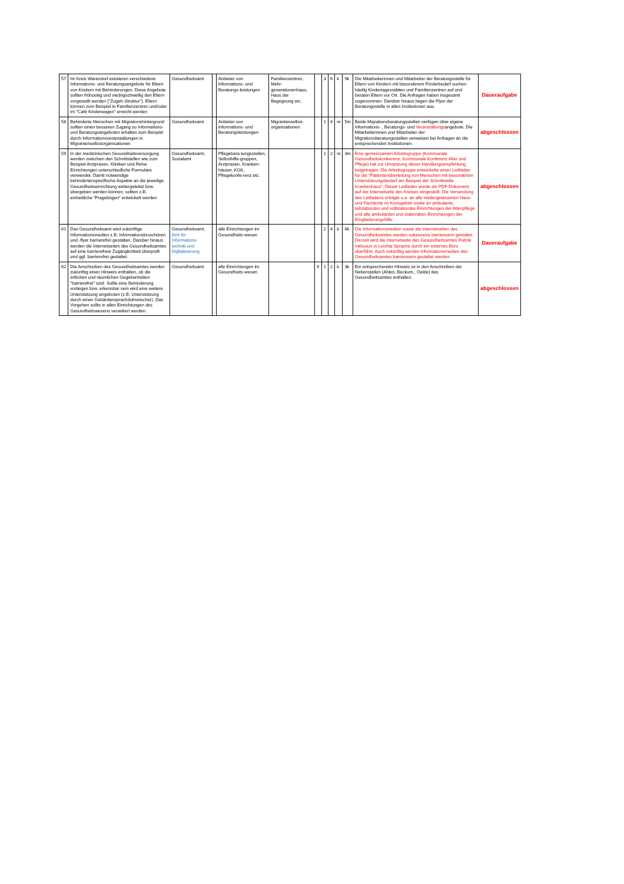| 57 | Im Kreis Warendorf existieren verschiedene Informations- und Beratungsangebote für Eltern von Kindern mit Behinderungen. Diese Angebote sollten frühzeitig und niedrigschwellig den Eltern vorgestellt werden ("Zugeh-Struktur"). Eltern können zum Beispiel in Familienzentren und/oder im "Café Kinderwagen" erreicht werden | Gesundheitsamt | | Anbieter von Informations- und Beratungs-leistungen | Familienzentren, Mehr-generationenhaus, Haus der Begegnung etc. | | 3 | 6 | k | 9k | Die Mitarbeiterinnen und Mitarbeiter der Beratungsstelle für Eltern von Kindern mit besonderem Förderbedarf suchen häufig Kindertagesstätten und Familienzentren auf und beraten Eltern vor Ort. Die Anfragen haben insgesamt zugenommen. Darüber hinaus liegen die Flyer der Beratungsstelle in allen Institutionen aus. | Daueraufgabe |
| 58 | Behinderte Menschen mit Migrationshintergrund sollten einen besseren Zugang zu Informations- und Beratungsangeboten erhalten zum Beispiel durch Informationsveranstaltungen in Migrantenselbstorganisationen | Gesundheitsamt | | Anbieter von Informations- und Beratungsleistungen | Migrantenselbst-organisationen | | 1 | 4 | m | 5m | Beide Migrationsberatungsstellen verfügen über eigene Informations- , Beratungs- und Veranstaltungs angebote. Die Mitarbeiterinnen und Mitarbeiter der Migrationsberatungsstellen verweisen bei Anfragen an die entsprechenden Institutionen. | abgeschlossen |
| 59 | In der medizinischen Gesundheitsversorgung werden zwischen den Schnittstellen wie zum Beispiel Arztpraxen, Kliniken und Reha-Einrichtungen unterschiedliche Formulare verwendet. Damit notwendige behindertenspezifische Aspekte an die jeweilige Gesundheitseinrichtung weitergeleitet bzw. übergeben werden können, sollten z.B. einheitliche "Fragebögen" entwickelt werden | Gesundheitsamt, Sozialamt | | Pflegebera-tungsstellen, Selbsthilfe-gruppen, Arztpraxen, Kranken-häuser, KGK, Pflegekonfe-renz etc. | | | 1 | 2 | m | 3m | Eine gemeinsamen Arbeitsgruppe (Kommunale Gesundheitskonkerenz, Kommunale Konferenz Alter und Pflege) hat zur Umsetzung dieser Handlungsempfehlung beigetragen. Die Arbeitsgruppe entwickelte einen Leitfaden für die "Patientenüberleitung von Menschen mit besonderem Unterstützungsbedarf am Beispiel der Schnittstelle Krankenhaus". Dieser Leitfaden wurde als PDF-Dokument auf der Internetseite des Kreises eingestellt. Die Versendung des Leitfadens erfolgte u.a. an alle niedergelassenen Haus- und Fachärzte im Kreisgebiet sowie an ambulante, teilstationäre und vollstationäre Einrichtungen der Altenpflege und alle ambulanten und stationären Einrichtungen der Eingliederungshilfe. | abgeschlossen |
| 61 | Das Gesundheitsamt wird zukünftige Informationsmedien z.B. Informationsbroschüren und -flyer barrierefrei gestalten. Darüber hinaus werden die Internetseiten des Gesundheitsamtes auf eine barrierefreie Zugänglichkeit überprüft und ggf. barrierefrei gestaltet. | Gesundheitsamt, Amt für Informations-technik und Digitalisierung | | alle Einrichtungen im Gesundheits-wesen | | | 2 | 4 | k | 6k | Die Informationsmedien sowie die Internetseiten des Gesundheitsamtes werden sukzessive barrierearm gestaltet. Derzeit wird die Internetseite des Gesundheitsamtes Rubrik Inklusion in Leichte Sprache durch ein externes Büro überführt. Auch zukünftig werden Informationsmedien des Gesundheitsamtes barrierearm gestaltet werden. | Daueraufgabe |
| 62 | Die Anschreiben des Gesundheitsamtes werden zukünftig einen Hinweis enthalten, ob die örtlichen und räumlichen Gegebenheiten "barrierefrei" sind. Sollte eine Behinderung vorliegen bzw. erkennbar sein wird eine weitere Unterstützung angeboten (z.B. Unterstützung durch einen Gebärdensprachdolmetscher). Das Vorgehen sollte in allen Einrichtungen des Gesundheitswesens verankert werden. | Gesundheitsamt | | alle Einrichtungen im Gesundheits-wesen | | X | 1 | 2 | k | 3k | Ein entsprechender Hinweis ist in den Anschreiben der Nebenstellen (Ahlen, Beckum,, Oelde) des Gesundheitsamtes enthalten. | abgeschlossen |